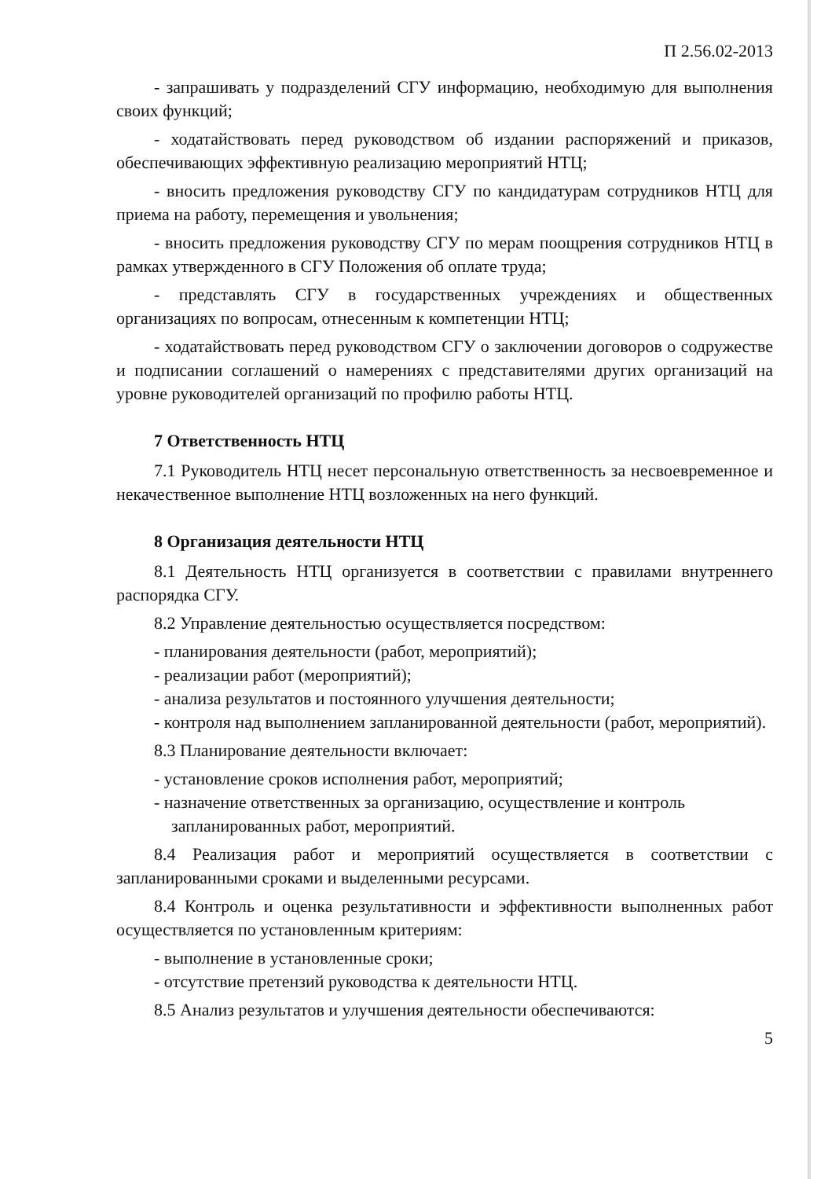П 2.56.02-2013
- запрашивать у подразделений СГУ информацию, необходимую для выполнения своих функций;
- ходатайствовать перед руководством об издании распоряжений и приказов, обеспечивающих эффективную реализацию мероприятий НТЦ;
- вносить предложения руководству СГУ по кандидатурам сотрудников НТЦ для приема на работу, перемещения и увольнения;
- вносить предложения руководству СГУ по мерам поощрения сотрудников НТЦ в рамках утвержденного в СГУ Положения об оплате труда;
- представлять СГУ в государственных учреждениях и общественных организациях по вопросам, отнесенным к компетенции НТЦ;
- ходатайствовать перед руководством СГУ о заключении договоров о содружестве и подписании соглашений о намерениях с представителями других организаций на уровне руководителей организаций по профилю работы НТЦ.
7 Ответственность НТЦ
7.1 Руководитель НТЦ несет персональную ответственность за несвоевременное и некачественное выполнение НТЦ возложенных на него функций.
8 Организация деятельности НТЦ
8.1 Деятельность НТЦ организуется в соответствии с правилами внутреннего распорядка СГУ.
8.2 Управление деятельностью осуществляется посредством:
- планирования деятельности (работ, мероприятий);
- реализации работ (мероприятий);
- анализа результатов и постоянного улучшения деятельности;
- контроля над выполнением запланированной деятельности (работ, мероприятий).
8.3 Планирование деятельности включает:
- установление сроков исполнения работ, мероприятий;
- назначение ответственных за организацию, осуществление и контроль запланированных работ, мероприятий.
8.4 Реализация работ и мероприятий осуществляется в соответствии с запланированными сроками и выделенными ресурсами.
8.4 Контроль и оценка результативности и эффективности выполненных работ осуществляется по установленным критериям:
- выполнение в установленные сроки;
- отсутствие претензий руководства к деятельности НТЦ.
8.5 Анализ результатов и улучшения деятельности обеспечиваются:
5